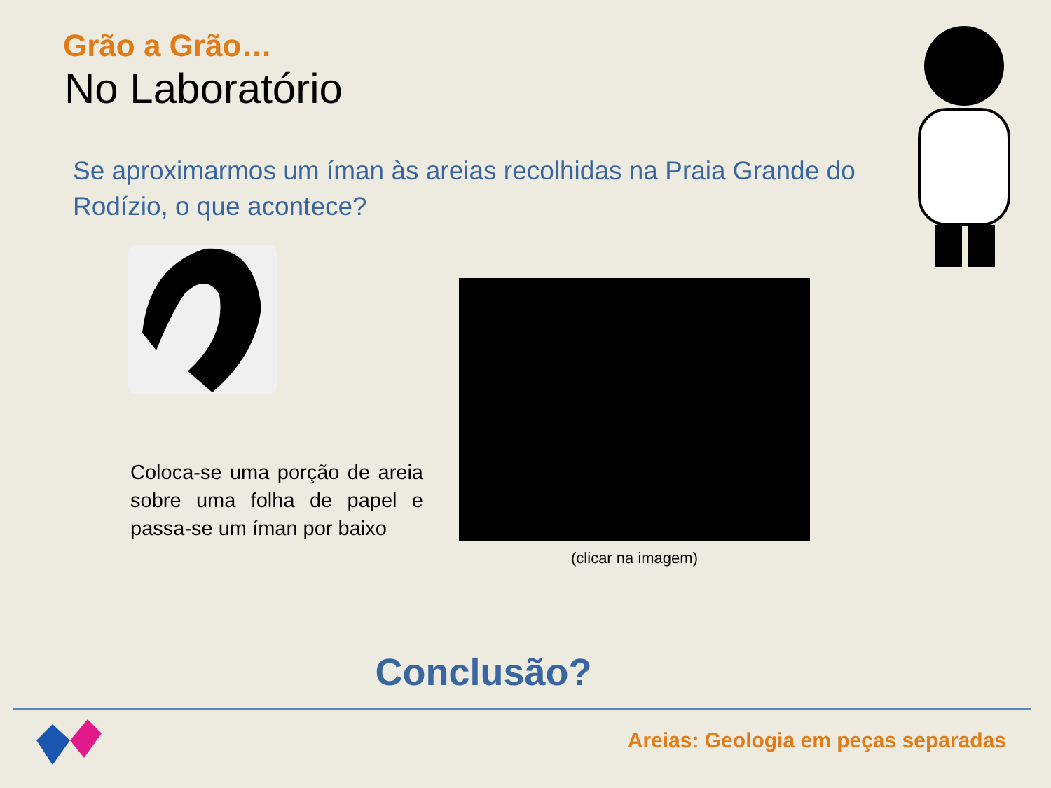Grão a Grão…
No Laboratório
Se aproximarmos um íman às areias recolhidas na Praia Grande do Rodízio, o que acontece?
Coloca-se uma porção de areia sobre uma folha de papel e passa-se um íman por baixo
(clicar na imagem)
Conclusão?
Areias: Geologia em peças separadas